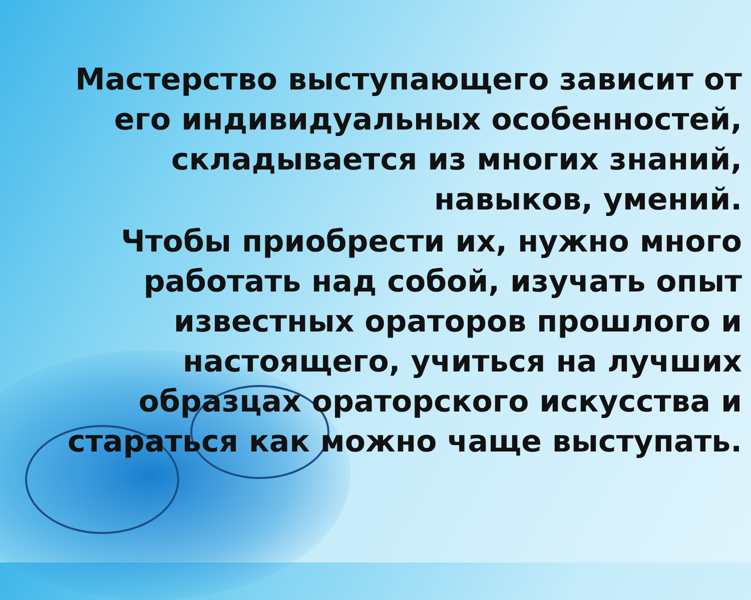Мастерство выступающего зависит от его индивидуальных особенностей, складывается из многих знаний, навыков, умений.
Чтобы приобрести их, нужно много работать над собой, изучать опыт известных ораторов прошлого и настоящего, учиться на лучших образцах ораторского искусства и стараться как можно чаще выступать.